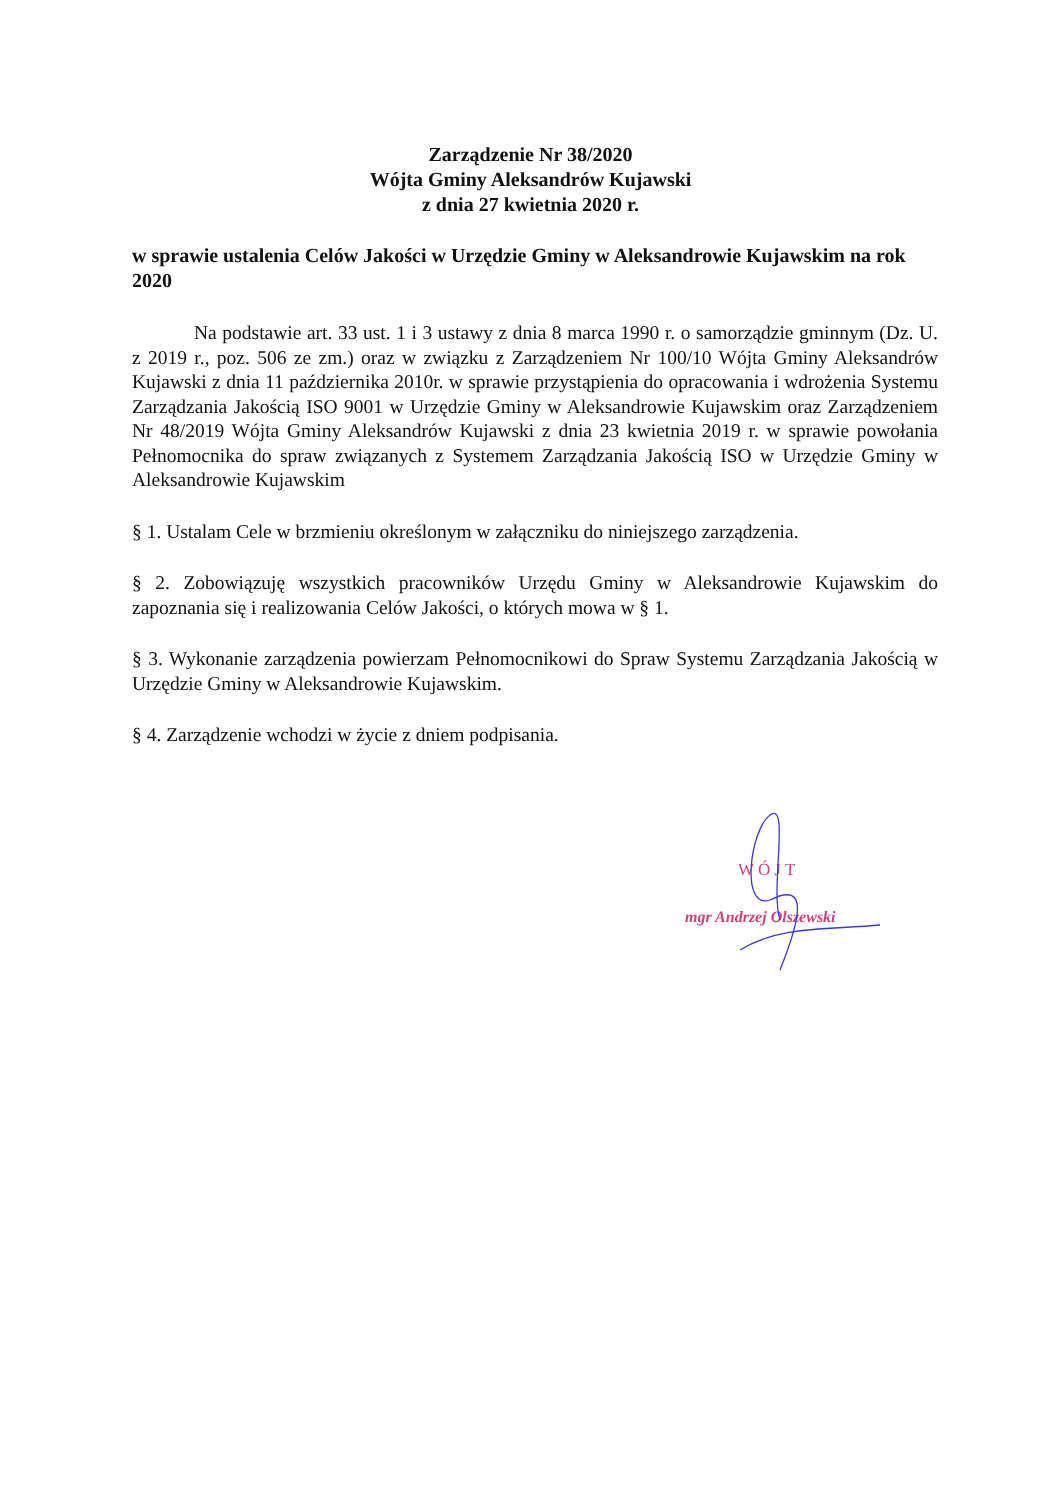Zarządzenie Nr 38/2020
Wójta Gminy Aleksandrów Kujawski
z dnia 27 kwietnia 2020 r.
w sprawie ustalenia Celów Jakości w Urzędzie Gminy w Aleksandrowie Kujawskim na rok 2020
Na podstawie art. 33 ust. 1 i 3 ustawy z dnia 8 marca 1990 r. o samorządzie gminnym (Dz. U. z 2019 r., poz. 506 ze zm.) oraz w związku z Zarządzeniem Nr 100/10 Wójta Gminy Aleksandrów Kujawski z dnia 11 października 2010r. w sprawie przystąpienia do opracowania i wdrożenia Systemu Zarządzania Jakością ISO 9001 w Urzędzie Gminy w Aleksandrowie Kujawskim oraz Zarządzeniem Nr 48/2019 Wójta Gminy Aleksandrów Kujawski z dnia 23 kwietnia 2019 r. w sprawie powołania Pełnomocnika do spraw związanych z Systemem Zarządzania Jakością ISO w Urzędzie Gminy w Aleksandrowie Kujawskim
§ 1. Ustalam Cele w brzmieniu określonym w załączniku do niniejszego zarządzenia.
§ 2. Zobowiązuję wszystkich pracowników Urzędu Gminy w Aleksandrowie Kujawskim do zapoznania się i realizowania Celów Jakości, o których mowa w § 1.
§ 3. Wykonanie zarządzenia powierzam Pełnomocnikowi do Spraw Systemu Zarządzania Jakością w Urzędzie Gminy w Aleksandrowie Kujawskim.
§ 4. Zarządzenie wchodzi w życie z dniem podpisania.
WÓJT
mgr Andrzej Olszewski